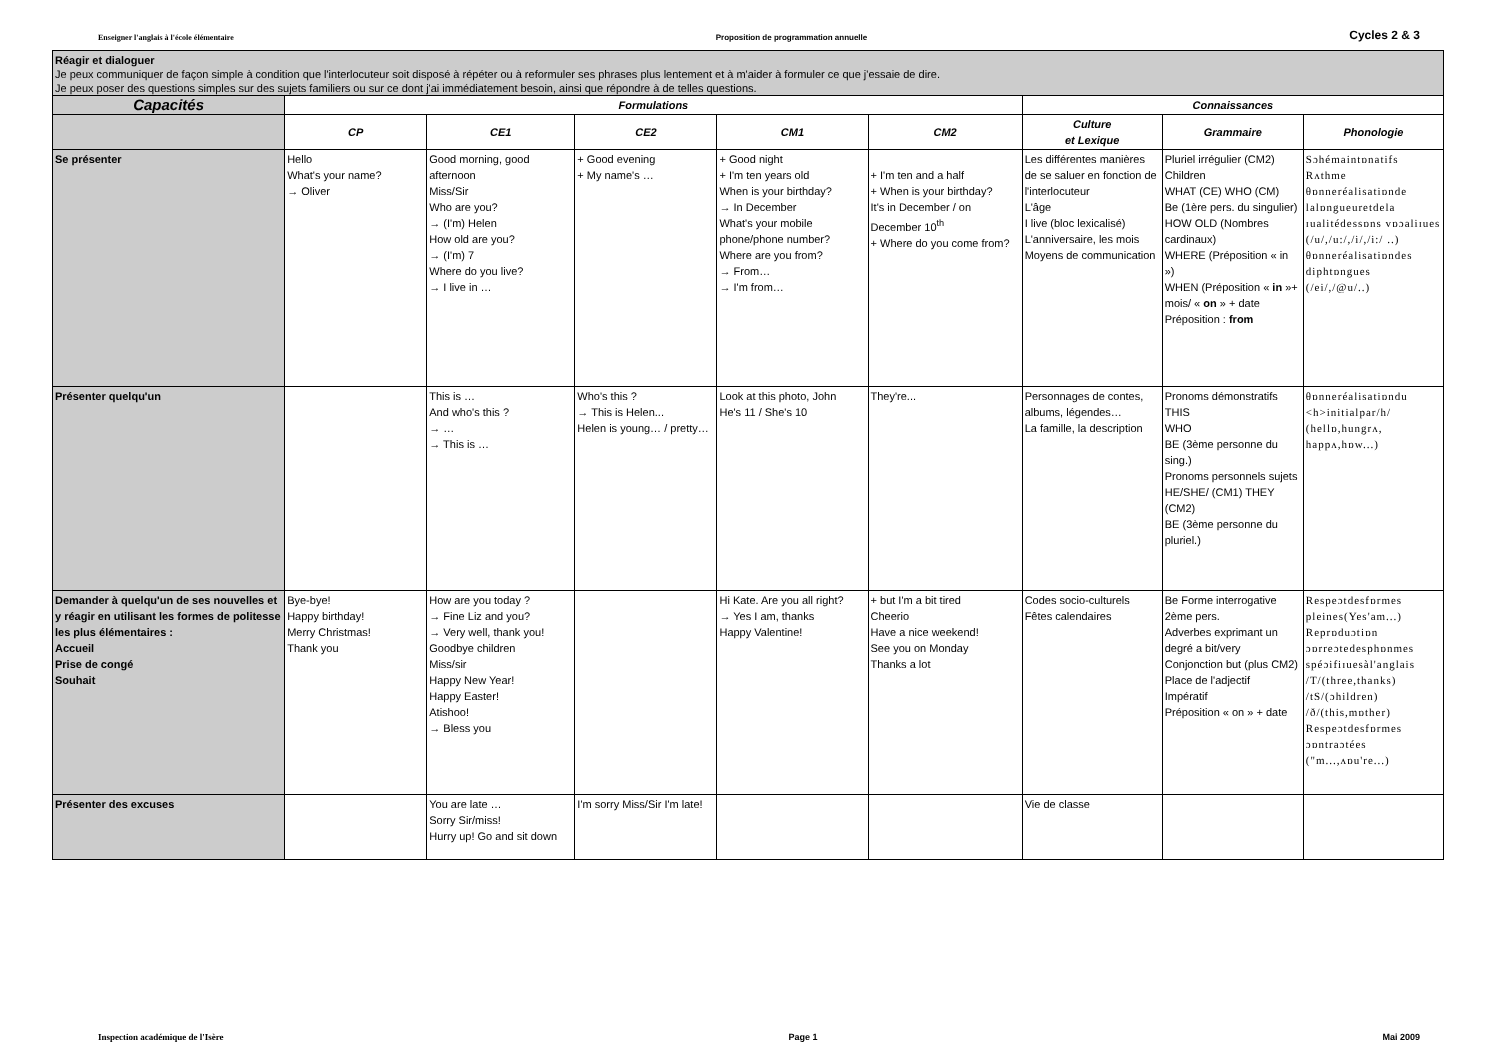Enseigner l'anglais à l'école élémentaire Proposition de programmation annuelle Cycles 2 & 3
Réagir et dialoguer
Je peux communiquer de façon simple à condition que l'interlocuteur soit disposé à répéter ou à reformuler ses phrases plus lentement et à m'aider à formuler ce que j'essaie de dire.
Je peux poser des questions simples sur des sujets familiers ou sur ce dont j'ai immédiatement besoin, ainsi que répondre à de telles questions.
| Capacités | Formulations | | | | | Connaissances | | |
| --- | --- | --- | --- | --- | --- | --- | --- | --- |
| | CP | CE1 | CE2 | CM1 | CM2 | Culture et Lexique | Grammaire | Phonologie |
| Se présenter | Hello What's your name? → Oliver | Good morning, good afternoon Miss/Sir Who are you? → (I'm) Helen How old are you? → (I'm) 7 Where do you live? → I live in … | + Good evening + My name's … | + Good night + I'm ten years old When is your birthday? → In December What's your mobile phone/phone number? Where are you from? → From… → I'm from… | + I'm ten and a half + When is your birthday? It's in December / on December 10<sup>th</sup> + Where do you come from? | Les différentes manières de se saluer en fonction de l'interlocuteur L'âge I live (bloc lexicalisé) L'anniversaire, les mois Moyens de communication | Pluriel irrégulier (CM2) Children WHAT (CE) WHO (CM) Be (1ère pers. du singulier) HOW OLD (Nombres cardinaux) WHERE (Préposition « in ») WHEN (Préposition « in »+ mois/ « on » + date Préposition : from | Sɔhémaintɒnatifs Rʌthme θɒnneréalisatiɒnde lalɒngueuretdela ɪualitédessɒns vɒɔaliɪues (/u/,/u:/,/i/,/i:/ ..) θɒnneréalisatiɒndes diphtɒngues (/ei/,/@u/..) |
| Présenter quelqu'un | | This is … And who's this ? → … → This is … | Who's this ? → This is Helen... Helen is young… / pretty… | Look at this photo, John He's 11 / She's 10 | They're... | Personnages de contes, albums, légendes… La famille, la description | Pronoms démonstratifs THIS WHO BE (3ème personne du sing.) Pronoms personnels sujets HE/SHE/ (CM1) THEY (CM2) BE (3ème personne du pluriel.) | θɒnneréalisatiɒndu <h>initialpar/h/ (hellɒ,hungrʌ, happʌ,hɒw...) |
| Demander à quelqu'un de ses nouvelles et y réagir en utilisant les formes de politesse les plus élémentaires : Accueil Prise de congé Souhait | Bye-bye! Happy birthday! Merry Christmas! Thank you | How are you today ? → Fine Liz and you? → Very well, thank you! Goodbye children Miss/sir Happy New Year! Happy Easter! Atishoo! → Bless you | | Hi Kate. Are you all right? → Yes I am, thanks Happy Valentine! | + but I'm a bit tired Cheerio Have a nice weekend! See you on Monday Thanks a lot | Codes socio-culturels Fêtes calendaires | Be Forme interrogative 2ème pers. Adverbes exprimant un degré a bit/very Conjonction but (plus CM2) Place de l'adjectif Impératif Préposition « on » + date | Respeɔtdesfɒrmes pleines(Yes'am...) Reprɒduɔtiɒn ɔɒrreɔtedesphɒnmes spéɔifiɪuesàl'anglais /T/(three,thanks) /tS/(ɔhildren) /ð/(this,mɒther) Respeɔtdesfɒrmes ɔɒntraɔtées ("m...,ʌɒu're...) |
| Présenter des excuses | | You are late … Sorry Sir/miss! Hurry up! Go and sit down | I'm sorry Miss/Sir I'm late! | | | Vie de classe | | |
Inspection académique de l'Isère Page 1 Mai 2009